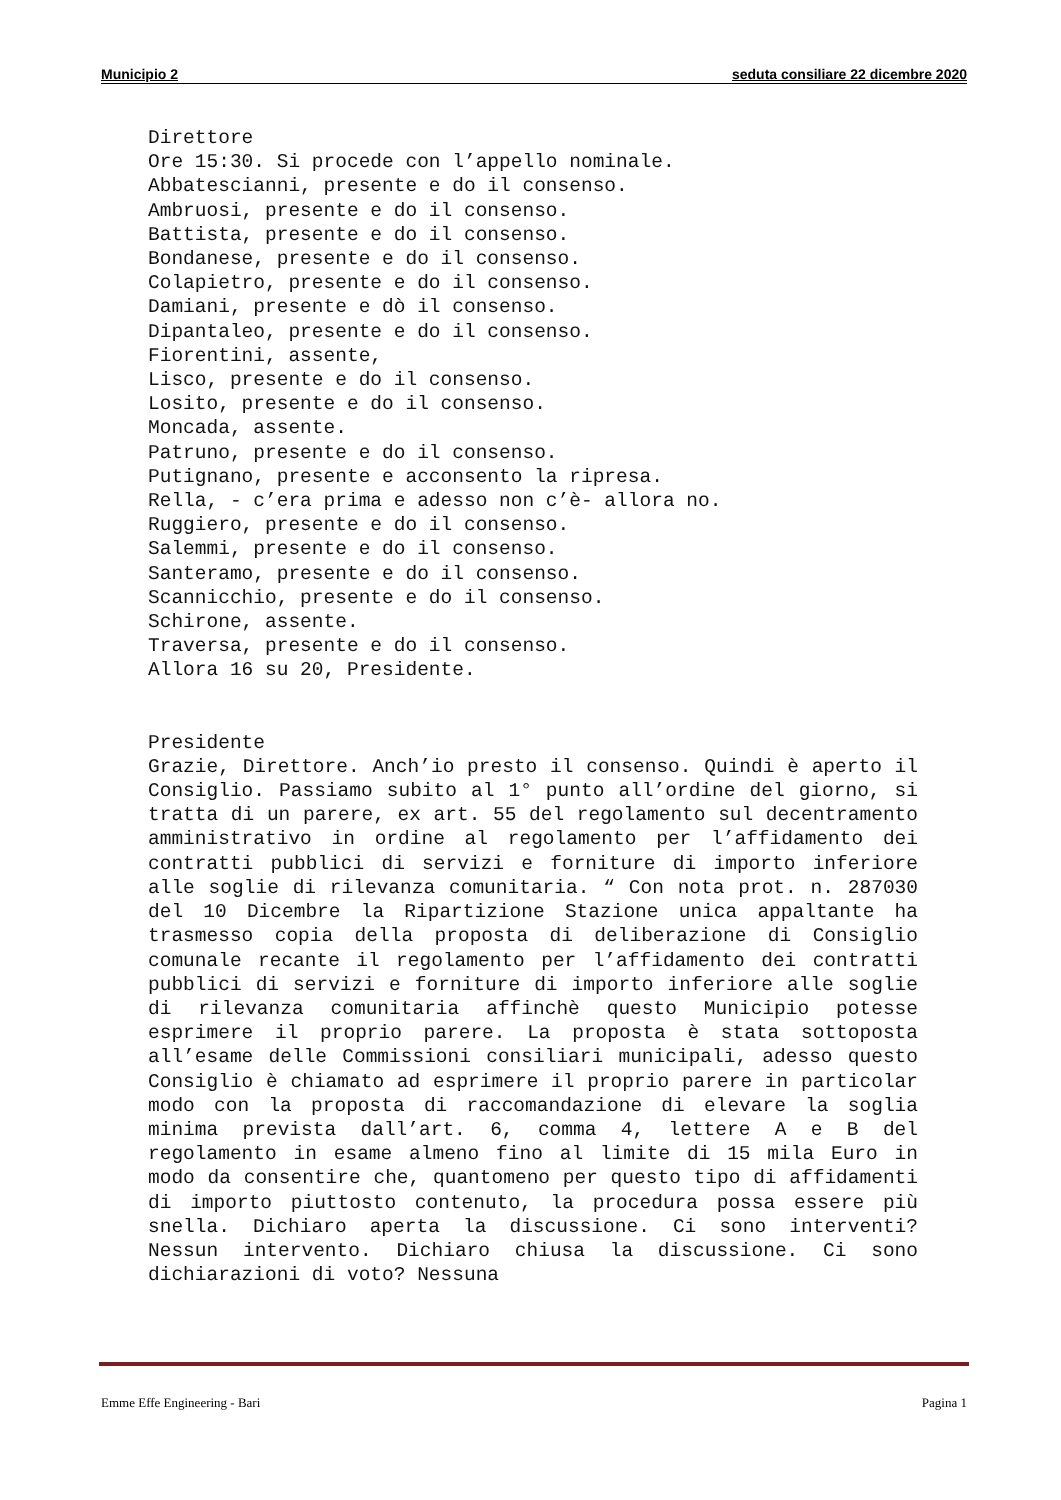Municipio 2 seduta consiliare 22 dicembre 2020
Direttore
Ore 15:30. Si procede con l’appello nominale.
Abbatescianni, presente e do il consenso.
Ambruosi, presente e do il consenso.
Battista, presente e do il consenso.
Bondanese, presente e do il consenso.
Colapietro, presente e do il consenso.
Damiani, presente e dò il consenso.
Dipantaleo, presente e do il consenso.
Fiorentini, assente,
Lisco, presente e do il consenso.
Losito, presente e do il consenso.
Moncada, assente.
Patruno, presente e do il consenso.
Putignano, presente e acconsento la ripresa.
Rella, - c’era prima e adesso non c’è- allora no.
Ruggiero, presente e do il consenso.
Salemmi, presente e do il consenso.
Santeramo, presente e do il consenso.
Scannicchio, presente e do il consenso.
Schirone, assente.
Traversa, presente e do il consenso.
Allora 16 su 20, Presidente.
Presidente
Grazie, Direttore. Anch’io presto il consenso. Quindi è aperto il Consiglio. Passiamo subito al 1° punto all’ordine del giorno, si tratta di un parere, ex art. 55 del regolamento sul decentramento amministrativo in ordine al regolamento per l’affidamento dei contratti pubblici di servizi e forniture di importo inferiore alle soglie di rilevanza comunitaria. “ Con nota prot. n. 287030 del 10 Dicembre la Ripartizione Stazione unica appaltante ha trasmesso copia della proposta di deliberazione di Consiglio comunale recante il regolamento per l’affidamento dei contratti pubblici di servizi e forniture di importo inferiore alle soglie di rilevanza comunitaria affinchè questo Municipio potesse esprimere il proprio parere. La proposta è stata sottoposta all’esame delle Commissioni consiliari municipali, adesso questo Consiglio è chiamato ad esprimere il proprio parere in particolar modo con la proposta di raccomandazione di elevare la soglia minima prevista dall’art. 6, comma 4, lettere A e B del regolamento in esame almeno fino al limite di 15 mila Euro in modo da consentire che, quantomeno per questo tipo di affidamenti di importo piuttosto contenuto, la procedura possa essere più snella. Dichiaro aperta la discussione. Ci sono interventi? Nessun intervento. Dichiaro chiusa la discussione. Ci sono dichiarazioni di voto? Nessuna
Emme Effe Engineering - Bari Pagina 1